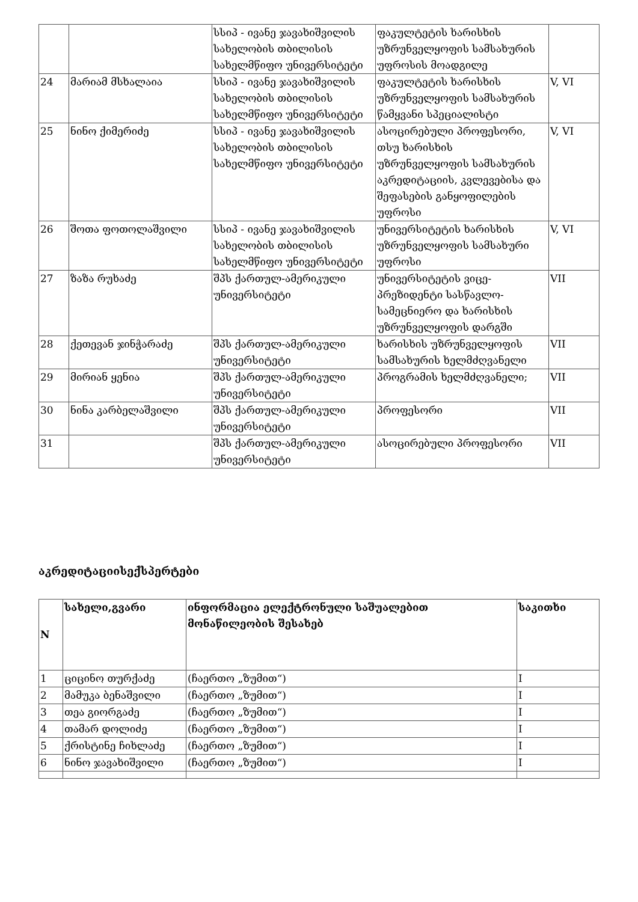| | | სსიპ - ივანე ჯავახიშვილის სახელობის თბილისის სახელმწიფო უნივერსიტეტი | ფაკულტეტის ხარისხის უზრუნველყოფის სამსახურის უფროსის მოადგილე | |
| 24 | მარიამ მსხალაია | სსიპ - ივანე ჯავახიშვილის სახელობის თბილისის სახელმწიფო უნივერსიტეტი | ფაკულტეტის ხარისხის უზრუნველყოფის სამსახურის წამყვანი სპეციალისტი | V, VI |
| 25 | ნინო ქიმერიძე | სსიპ - ივანე ჯავახიშვილის სახელობის თბილისის სახელმწიფო უნივერსიტეტი | ასოცირებული პროფესორი, თსუ ხარისხის უზრუნველყოფის სამსახურის აკრედიტაციის, კვლევებისა და შეფასების განყოფილების უფროსი | V, VI |
| 26 | შოთა ფოთოლაშვილი | სსიპ - ივანე ჯავახიშვილის სახელობის თბილისის სახელმწიფო უნივერსიტეტი | უნივერსიტეტის ხარისხის უზრუნველყოფის სამსახური უფროსი | V, VI |
| 27 | ზაზა რუხაძე | შპს ქართულ-ამერიკული უნივერსიტეტი | უნივერსიტეტის ვიცე-პრეზიდენტი სასწავლო-სამეცნიერო და ხარისხის უზრუნველყოფის დარგში | VII |
| 28 | ქეთევან ჯინჭარაძე | შპს ქართულ-ამერიკული უნივერსიტეტი | ხარისხის უზრუნველყოფის სამსახურის ხელმძღვანელი | VII |
| 29 | მირიან ყენია | შპს ქართულ-ამერიკული უნივერსიტეტი | პროგრამის ხელმძღვანელი; | VII |
| 30 | ნინა კარბელაშვილი | შპს ქართულ-ამერიკული უნივერსიტეტი | პროფესორი | VII |
| 31 | | შპს ქართულ-ამერიკული უნივერსიტეტი | ასოცირებული პროფესორი | VII |
აკრედიტაციისექსპერტები
| N | სახელი,გვარი | ინფორმაცია ელექტრონული საშუალებით მონაწილეობის შესახებ | საკითხი |
| --- | --- | --- | --- |
| 1 | ციცინო თურქაძე | (ჩაერთო „ზუმით“) | I |
| 2 | მამუკა ბენაშვილი | (ჩაერთო „ზუმით“) | I |
| 3 | თეა გიორგაძე | (ჩაერთო „ზუმით“) | I |
| 4 | თამარ დოლიძე | (ჩაერთო „ზუმით“) | I |
| 5 | ქრისტინე ჩიხლაძე | (ჩაერთო „ზუმით“) | I |
| 6 | ნინო ჯავახიშვილი | (ჩაერთო „ზუმით“) | I |